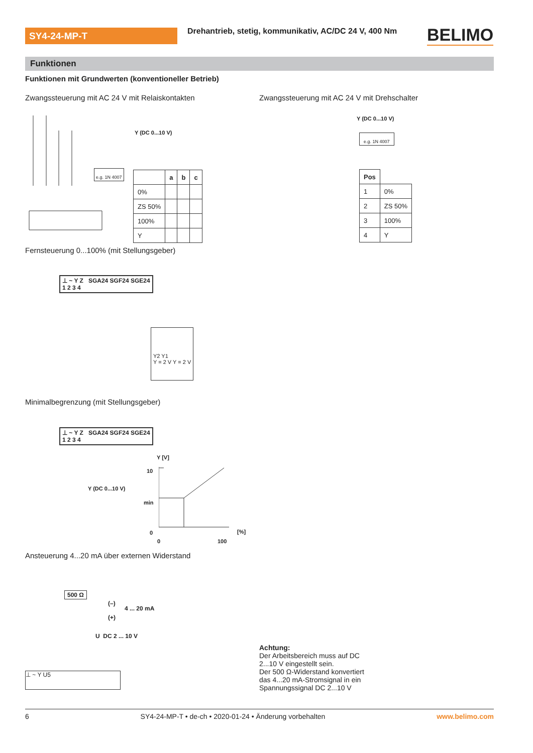SY4-24-MP-T
Drehantrieb, stetig, kommunikativ, AC/DC 24 V, 400 Nm
BELIMO
Funktionen
Funktionen mit Grundwerten (konventioneller Betrieb)
Zwangssteuerung mit AC 24 V mit Relaiskontakten
Zwangssteuerung mit AC 24 V mit Drehschalter
Y (DC 0...10 V)
e.g. 1N 4007
| | a | b | c |
| --- | --- | --- | --- |
| 0% | | | |
| ZS 50% | | | |
| 100% | | | |
| Y | | | |
Y (DC 0...10 V)
e.g. 1N 4007
| Pos | |
| --- | --- |
| 1 | 0% |
| 2 | ZS 50% |
| 3 | 100% |
| 4 | Y |
Fernsteuerung 0...100% (mit Stellungsgeber)
⊥ ~ Y Z SGA24 SGF24 SGE24
1 2 3 4
Y2 Y1
Y = 2 V Y = 2 V
Minimalbegrenzung (mit Stellungsgeber)
⊥ ~ Y Z SGA24 SGF24 SGE24
1 2 3 4
Y (DC 0...10 V)
Y [V]
10
min
0 [%]
0 100
Ansteuerung 4...20 mA über externen Widerstand
500 Ω
(–)
(+)
4 ... 20 mA
U DC 2 ... 10 V
⊥ ~ Y U5
Achtung:
Der Arbeitsbereich muss auf DC
2...10 V eingestellt sein.
Der 500 Ω-Widerstand konvertiert
das 4...20 mA-Stromsignal in ein
Spannungssignal DC 2...10 V
6 SY4-24-MP-T • de-ch • 2020-01-24 • Änderung vorbehalten www.belimo.com